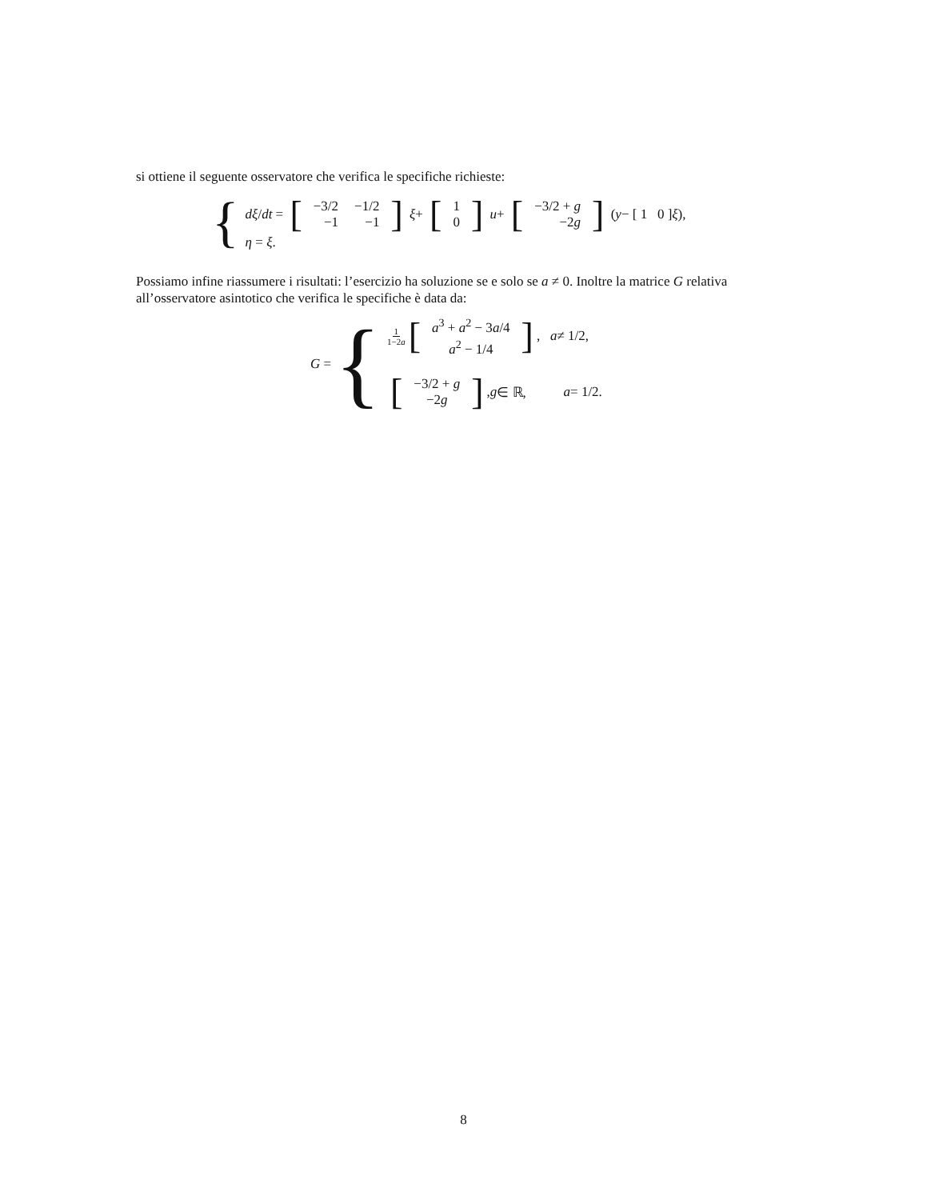si ottiene il seguente osservatore che verifica le specifiche richieste:
{
dξ / dt = [
| −3/2 | −1/2 |
| −1 | −1 |
] ξ + [
| 1 |
| 0 |
] u + [
| −3/2 + g |
| −2 g |
] (y − [ 1 0 ] ξ),
η = ξ.
Possiamo infine riassumere i risultati: l’esercizio ha soluzione se e solo se a ≠ 0. Inoltre la matrice G relativa all’osservatore asintotico che verifica le specifiche è data da:
G = {
1 1−2a [
| a<sup>3</sup> + a<sup>2</sup> − 3 a /4 |
| a<sup>2</sup> − 1/4 |
], a ≠ 1/2,
[
| −3/2 + g |
| −2 g |
], g ∈ ℝ, a = 1/2.
8